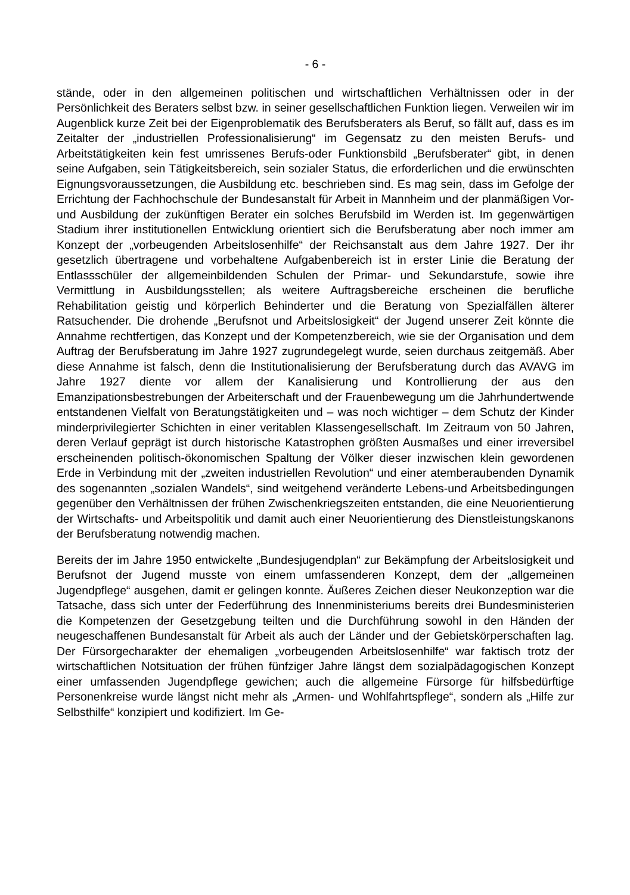- 6 -
stände, oder in den allgemeinen politischen und wirtschaftlichen Verhältnissen oder in der Persönlichkeit des Beraters selbst bzw. in seiner gesellschaftlichen Funktion liegen. Verweilen wir im Augenblick kurze Zeit bei der Eigenproblematik des Berufsberaters als Beruf, so fällt auf, dass es im Zeitalter der „industriellen Professionalisierung“ im Gegensatz zu den meisten Berufs- und Arbeitstätigkeiten kein fest umrissenes Berufs-oder Funktionsbild „Berufsberater“ gibt, in denen seine Aufgaben, sein Tätigkeitsbereich, sein sozialer Status, die erforderlichen und die erwünschten Eignungsvoraussetzungen, die Ausbildung etc. beschrieben sind. Es mag sein, dass im Gefolge der Errichtung der Fachhochschule der Bundesanstalt für Arbeit in Mannheim und der planmäßigen Vor- und Ausbildung der zukünftigen Berater ein solches Berufsbild im Werden ist. Im gegenwärtigen Stadium ihrer institutionellen Entwicklung orientiert sich die Berufsberatung aber noch immer am Konzept der „vorbeugenden Arbeitslosenhilfe“ der Reichsanstalt aus dem Jahre 1927. Der ihr gesetzlich übertragene und vorbehaltene Aufgabenbereich ist in erster Linie die Beratung der Entlassschüler der allgemeinbildenden Schulen der Primar- und Sekundarstufe, sowie ihre Vermittlung in Ausbildungsstellen; als weitere Auftragsbereiche erscheinen die berufliche Rehabilitation geistig und körperlich Behinderter und die Beratung von Spezialfällen älterer Ratsuchender. Die drohende „Berufsnot und Arbeitslosigkeit“ der Jugend unserer Zeit könnte die Annahme rechtfertigen, das Konzept und der Kompetenzbereich, wie sie der Organisation und dem Auftrag der Berufsberatung im Jahre 1927 zugrundegelegt wurde, seien durchaus zeitgemäß. Aber diese Annahme ist falsch, denn die Institutionalisierung der Berufsberatung durch das AVAVG im Jahre 1927 diente vor allem der Kanalisierung und Kontrollierung der aus den Emanzipationsbestrebungen der Arbeiterschaft und der Frauenbewegung um die Jahrhundertwende entstandenen Vielfalt von Beratungstätigkeiten und – was noch wichtiger – dem Schutz der Kinder minderprivilegierter Schichten in einer veritablen Klassengesellschaft. Im Zeitraum von 50 Jahren, deren Verlauf geprägt ist durch historische Katastrophen größten Ausmaßes und einer irreversibel erscheinenden politisch-ökonomischen Spaltung der Völker dieser inzwischen klein gewordenen Erde in Verbindung mit der „zweiten industriellen Revolution“ und einer atemberaubenden Dynamik des sogenannten „sozialen Wandels“, sind weitgehend veränderte Lebens-und Arbeitsbedingungen gegenüber den Verhältnissen der frühen Zwischenkriegszeiten entstanden, die eine Neuorientierung der Wirtschafts- und Arbeitspolitik und damit auch einer Neuorientierung des Dienstleistungskanons der Berufsberatung notwendig machen.
Bereits der im Jahre 1950 entwickelte „Bundesjugendplan“ zur Bekämpfung der Arbeitslosigkeit und Berufsnot der Jugend musste von einem umfassenderen Konzept, dem der „allgemeinen Jugendpflege“ ausgehen, damit er gelingen konnte. Äußeres Zeichen dieser Neukonzeption war die Tatsache, dass sich unter der Federführung des Innenministeriums bereits drei Bundesministerien die Kompetenzen der Gesetzgebung teilten und die Durchführung sowohl in den Händen der neugeschaffenen Bundesanstalt für Arbeit als auch der Länder und der Gebietskörperschaften lag. Der Fürsorgecharakter der ehemaligen „vorbeugenden Arbeitslosenhilfe“ war faktisch trotz der wirtschaftlichen Notsituation der frühen fünfziger Jahre längst dem sozialpädagogischen Konzept einer umfassenden Jugendpflege gewichen; auch die allgemeine Fürsorge für hilfsbedürftige Personenkreise wurde längst nicht mehr als „Armen- und Wohlfahrtspflege“, sondern als „Hilfe zur Selbsthilfe“ konzipiert und kodifiziert. Im Ge-